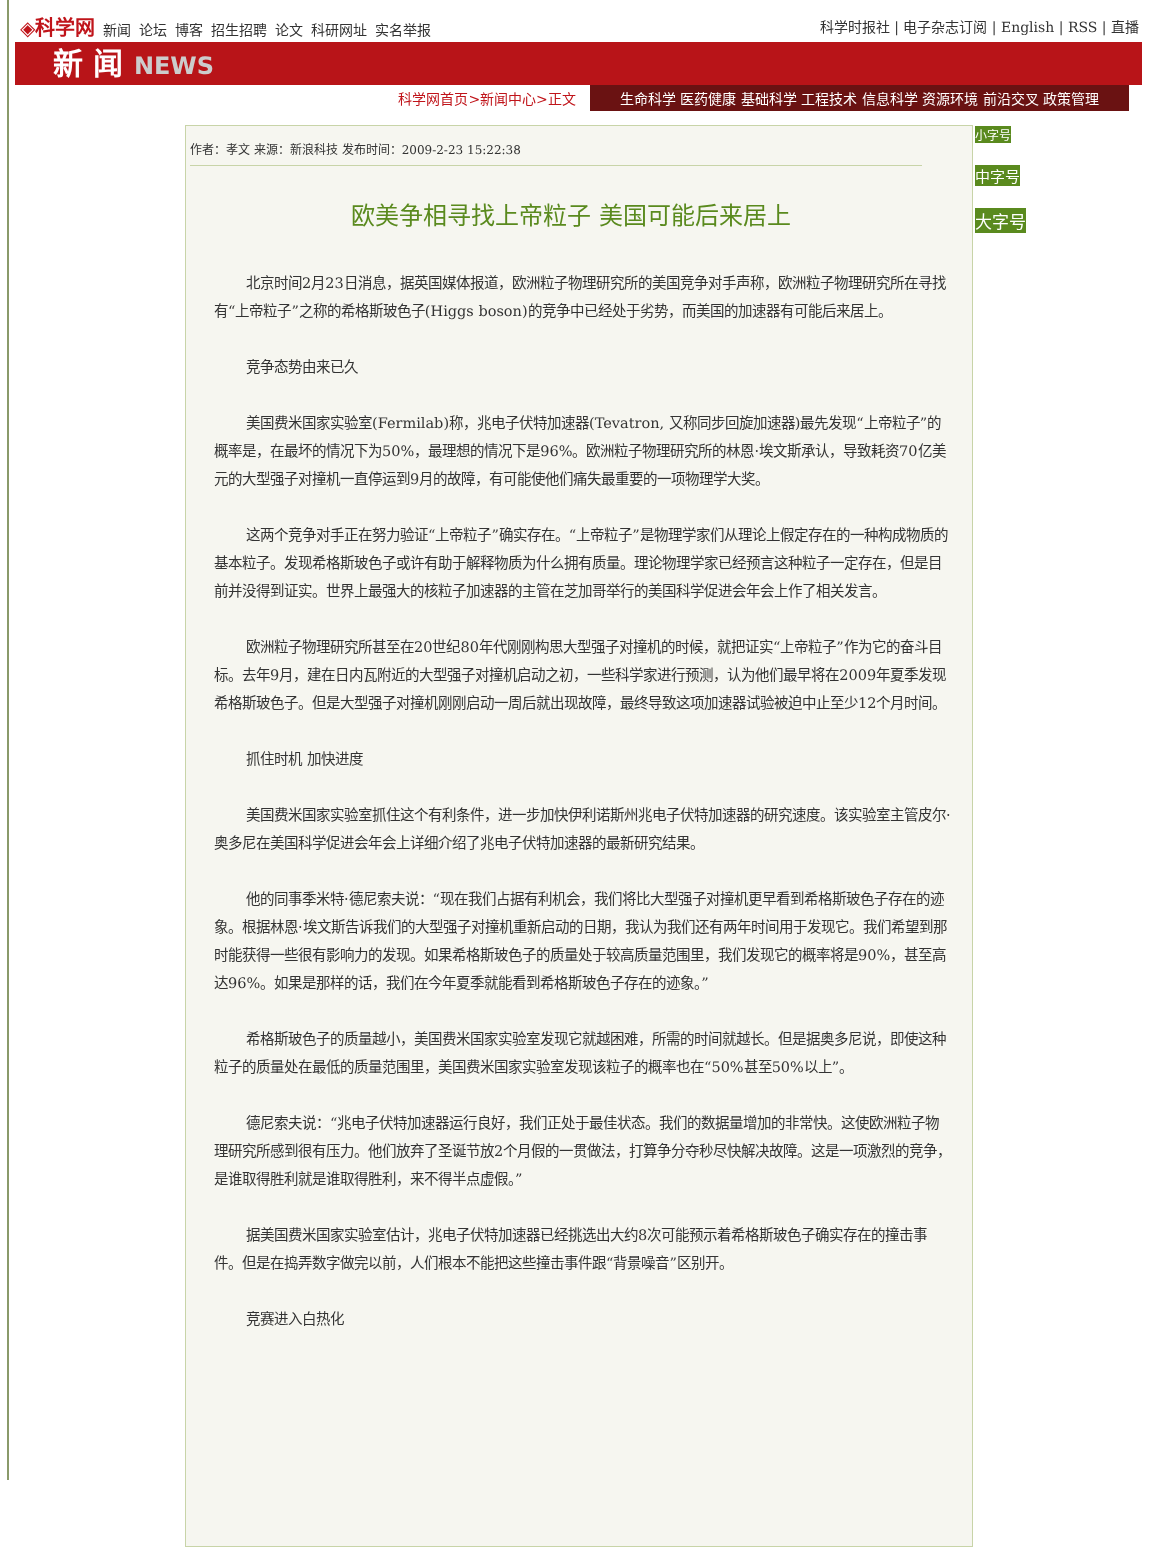◈科学网 新闻 论坛 博客 招生招聘 论文 科研网址 实名举报
科学时报社 | 电子杂志订阅 | English | RSS | 直播
新 闻 NEWS
科学网首页>新闻中心>正文 生命科学 医药健康 基础科学 工程技术 信息科学 资源环境 前沿交叉 政策管理
作者：孝文 来源：新浪科技 发布时间：2009-2-23 15:22:38
欧美争相寻找上帝粒子 美国可能后来居上
北京时间2月23日消息，据英国媒体报道，欧洲粒子物理研究所的美国竞争对手声称，欧洲粒子物理研究所在寻找有“上帝粒子”之称的希格斯玻色子(Higgs boson)的竞争中已经处于劣势，而美国的加速器有可能后来居上。
竞争态势由来已久
美国费米国家实验室(Fermilab)称，兆电子伏特加速器(Tevatron, 又称同步回旋加速器)最先发现“上帝粒子”的概率是，在最坏的情况下为50%，最理想的情况下是96%。欧洲粒子物理研究所的林恩·埃文斯承认，导致耗资70亿美元的大型强子对撞机一直停运到9月的故障，有可能使他们痛失最重要的一项物理学大奖。
这两个竞争对手正在努力验证“上帝粒子”确实存在。“上帝粒子”是物理学家们从理论上假定存在的一种构成物质的基本粒子。发现希格斯玻色子或许有助于解释物质为什么拥有质量。理论物理学家已经预言这种粒子一定存在，但是目前并没得到证实。世界上最强大的核粒子加速器的主管在芝加哥举行的美国科学促进会年会上作了相关发言。
欧洲粒子物理研究所甚至在20世纪80年代刚刚构思大型强子对撞机的时候，就把证实“上帝粒子”作为它的奋斗目标。去年9月，建在日内瓦附近的大型强子对撞机启动之初，一些科学家进行预测，认为他们最早将在2009年夏季发现希格斯玻色子。但是大型强子对撞机刚刚启动一周后就出现故障，最终导致这项加速器试验被迫中止至少12个月时间。
抓住时机 加快进度
美国费米国家实验室抓住这个有利条件，进一步加快伊利诺斯州兆电子伏特加速器的研究速度。该实验室主管皮尔·奥多尼在美国科学促进会年会上详细介绍了兆电子伏特加速器的最新研究结果。
他的同事季米特·德尼索夫说：“现在我们占据有利机会，我们将比大型强子对撞机更早看到希格斯玻色子存在的迹象。根据林恩·埃文斯告诉我们的大型强子对撞机重新启动的日期，我认为我们还有两年时间用于发现它。我们希望到那时能获得一些很有影响力的发现。如果希格斯玻色子的质量处于较高质量范围里，我们发现它的概率将是90%，甚至高达96%。如果是那样的话，我们在今年夏季就能看到希格斯玻色子存在的迹象。”
希格斯玻色子的质量越小，美国费米国家实验室发现它就越困难，所需的时间就越长。但是据奥多尼说，即使这种粒子的质量处在最低的质量范围里，美国费米国家实验室发现该粒子的概率也在“50%甚至50%以上”。
德尼索夫说：“兆电子伏特加速器运行良好，我们正处于最佳状态。我们的数据量增加的非常快。这使欧洲粒子物理研究所感到很有压力。他们放弃了圣诞节放2个月假的一贯做法，打算争分夺秒尽快解决故障。这是一项激烈的竞争，是谁取得胜利就是谁取得胜利，来不得半点虚假。”
据美国费米国家实验室估计，兆电子伏特加速器已经挑选出大约8次可能预示着希格斯玻色子确实存在的撞击事件。但是在捣弄数字做完以前，人们根本不能把这些撞击事件跟“背景噪音”区别开。
竞赛进入白热化
小字号
中字号
大字号